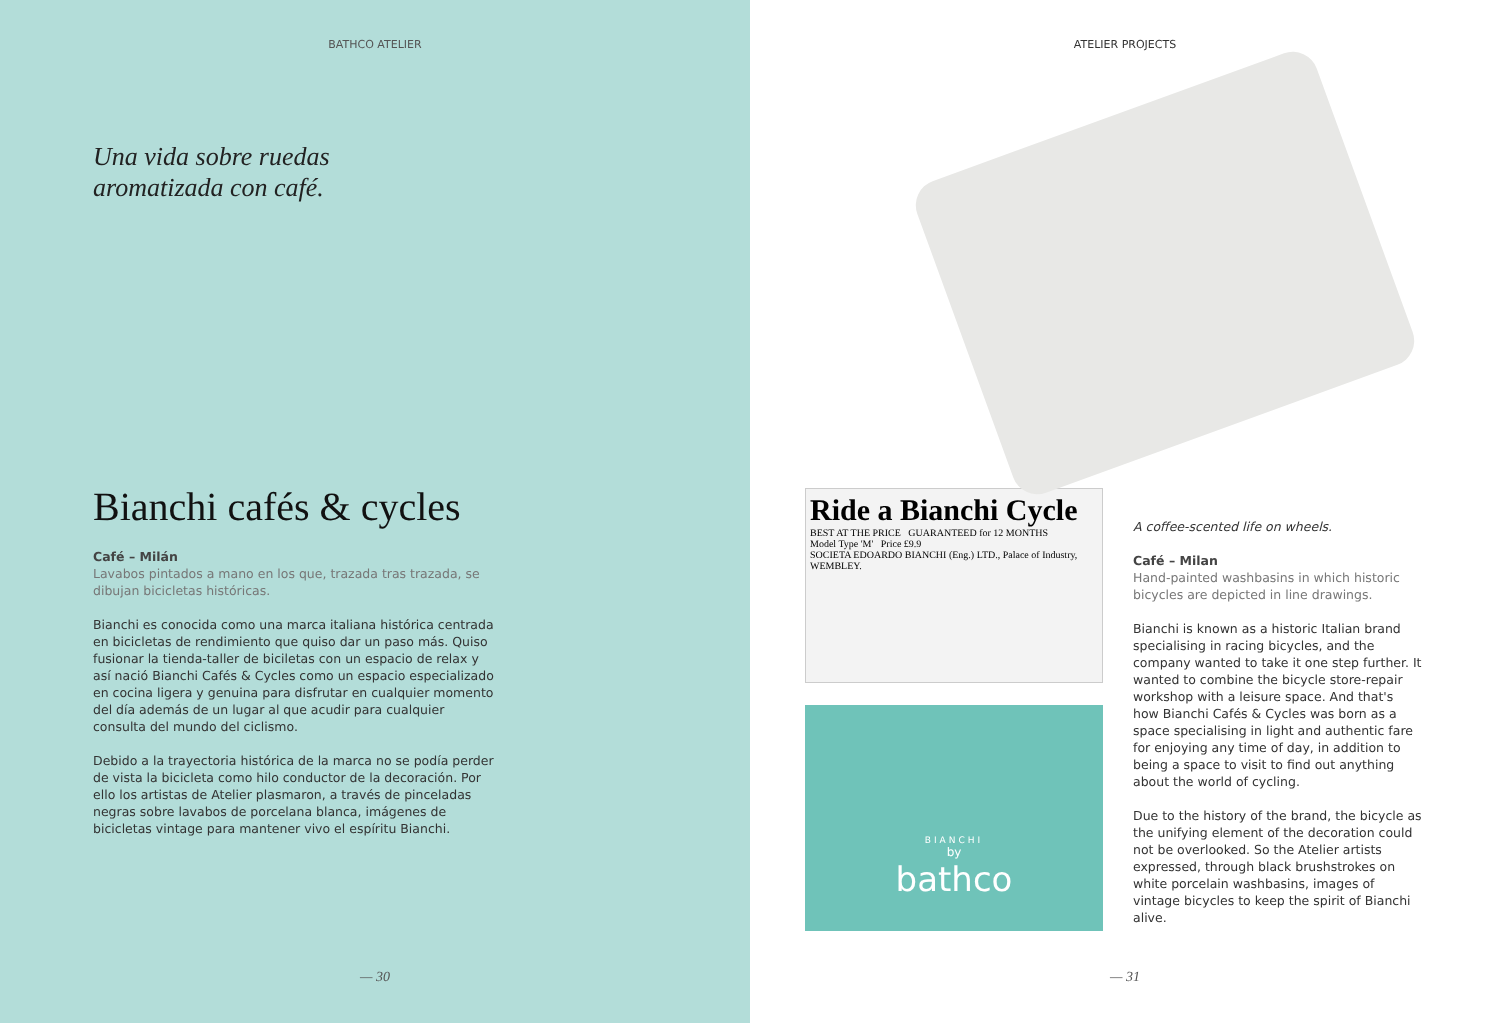BATHCO ATELIER
Una vida sobre ruedas
aromatizada con café.
Bianchi cafés & cycles
Café – Milán
Lavabos pintados a mano en los que, trazada tras trazada, se dibujan bicicletas históricas.
Bianchi es conocida como una marca italiana histórica centrada en bicicletas de rendimiento que quiso dar un paso más. Quiso fusionar la tienda-taller de biciletas con un espacio de relax y así nació Bianchi Cafés & Cycles como un espacio especializado en cocina ligera y genuina para disfrutar en cualquier momento del día además de un lugar al que acudir para cualquier consulta del mundo del ciclismo.
Debido a la trayectoria histórica de la marca no se podía perder de vista la bicicleta como hilo conductor de la decoración. Por ello los artistas de Atelier plasmaron, a través de pinceladas negras sobre lavabos de porcelana blanca, imágenes de bicicletas vintage para mantener vivo el espíritu Bianchi.
— 30
ATELIER PROJECTS
Ride a Bianchi Cycle
BEST AT THE PRICE GUARANTEED for 12 MONTHS
Model Type 'M' Price £9.9
SOCIETA EDOARDO BIANCHI (Eng.) LTD., Palace of Industry, WEMBLEY.
BIANCHI
by
bathco
A coffee-scented life on wheels.
Café – Milan
Hand-painted washbasins in which historic bicycles are depicted in line drawings.
Bianchi is known as a historic Italian brand specialising in racing bicycles, and the company wanted to take it one step further. It wanted to combine the bicycle store-repair workshop with a leisure space. And that's how Bianchi Cafés & Cycles was born as a space specialising in light and authentic fare for enjoying any time of day, in addition to being a space to visit to find out anything about the world of cycling.
Due to the history of the brand, the bicycle as the unifying element of the decoration could not be overlooked. So the Atelier artists expressed, through black brushstrokes on white porcelain washbasins, images of vintage bicycles to keep the spirit of Bianchi alive.
— 31